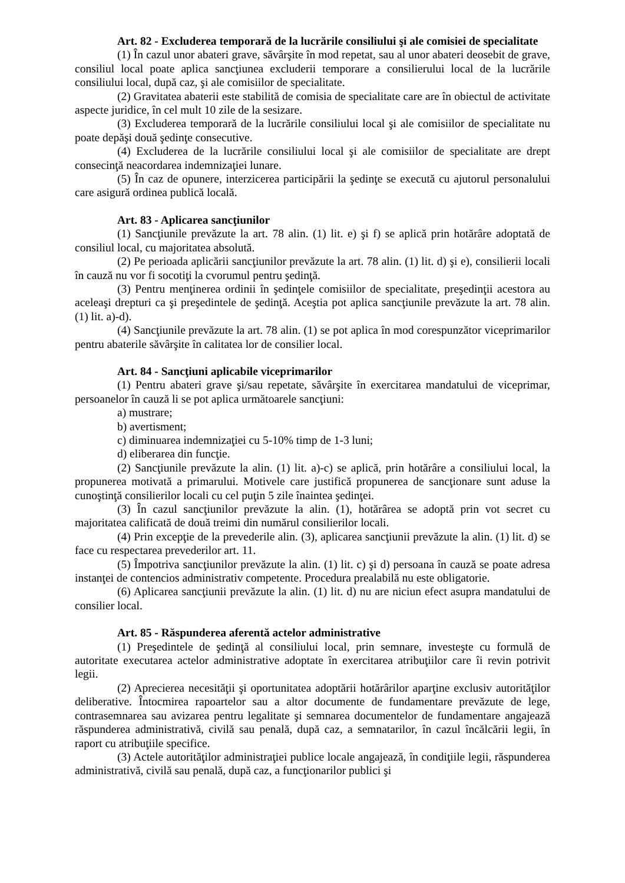Art. 82 - Excluderea temporară de la lucrările consiliului şi ale comisiei de specialitate
(1) În cazul unor abateri grave, săvârşite în mod repetat, sau al unor abateri deosebit de grave, consiliul local poate aplica sancţiunea excluderii temporare a consilierului local de la lucrările consiliului local, după caz, şi ale comisiilor de specialitate.
(2) Gravitatea abaterii este stabilită de comisia de specialitate care are în obiectul de activitate aspecte juridice, în cel mult 10 zile de la sesizare.
(3) Excluderea temporară de la lucrările consiliului local şi ale comisiilor de specialitate nu poate depăşi două şedinţe consecutive.
(4) Excluderea de la lucrările consiliului local şi ale comisiilor de specialitate are drept consecinţă neacordarea indemnizaţiei lunare.
(5) În caz de opunere, interzicerea participării la şedinţe se execută cu ajutorul personalului care asigură ordinea publică locală.
Art. 83 - Aplicarea sancţiunilor
(1) Sancţiunile prevăzute la art. 78 alin. (1) lit. e) şi f) se aplică prin hotărâre adoptată de consiliul local, cu majoritatea absolută.
(2) Pe perioada aplicării sancţiunilor prevăzute la art. 78 alin. (1) lit. d) şi e), consilierii locali în cauză nu vor fi socotiţi la cvorumul pentru şedinţă.
(3) Pentru menţinerea ordinii în şedinţele comisiilor de specialitate, preşedinţii acestora au aceleaşi drepturi ca şi preşedintele de şedinţă. Aceştia pot aplica sancţiunile prevăzute la art. 78 alin. (1) lit. a)-d).
(4) Sancţiunile prevăzute la art. 78 alin. (1) se pot aplica în mod corespunzător viceprimarilor pentru abaterile săvârşite în calitatea lor de consilier local.
Art. 84 - Sancţiuni aplicabile viceprimarilor
(1) Pentru abateri grave şi/sau repetate, săvârşite în exercitarea mandatului de viceprimar, persoanelor în cauză li se pot aplica următoarele sancţiuni:
a) mustrare;
b) avertisment;
c) diminuarea indemnizaţiei cu 5-10% timp de 1-3 luni;
d) eliberarea din funcţie.
(2) Sancţiunile prevăzute la alin. (1) lit. a)-c) se aplică, prin hotărâre a consiliului local, la propunerea motivată a primarului. Motivele care justifică propunerea de sancţionare sunt aduse la cunoştinţă consilierilor locali cu cel puţin 5 zile înaintea şedinţei.
(3) În cazul sancţiunilor prevăzute la alin. (1), hotărârea se adoptă prin vot secret cu majoritatea calificată de două treimi din numărul consilierilor locali.
(4) Prin excepţie de la prevederile alin. (3), aplicarea sancţiunii prevăzute la alin. (1) lit. d) se face cu respectarea prevederilor art. 11.
(5) Împotriva sancţiunilor prevăzute la alin. (1) lit. c) şi d) persoana în cauză se poate adresa instanţei de contencios administrativ competente. Procedura prealabilă nu este obligatorie.
(6) Aplicarea sancţiunii prevăzute la alin. (1) lit. d) nu are niciun efect asupra mandatului de consilier local.
Art. 85 - Răspunderea aferentă actelor administrative
(1) Preşedintele de şedinţă al consiliului local, prin semnare, investeşte cu formulă de autoritate executarea actelor administrative adoptate în exercitarea atribuţiilor care îi revin potrivit legii.
(2) Aprecierea necesităţii şi oportunitatea adoptării hotărârilor aparţine exclusiv autorităţilor deliberative. Întocmirea rapoartelor sau a altor documente de fundamentare prevăzute de lege, contrasemnarea sau avizarea pentru legalitate şi semnarea documentelor de fundamentare angajează răspunderea administrativă, civilă sau penală, după caz, a semnatarilor, în cazul încălcării legii, în raport cu atribuţiile specifice.
(3) Actele autorităţilor administraţiei publice locale angajează, în condiţiile legii, răspunderea administrativă, civilă sau penală, după caz, a funcţionarilor publici şi